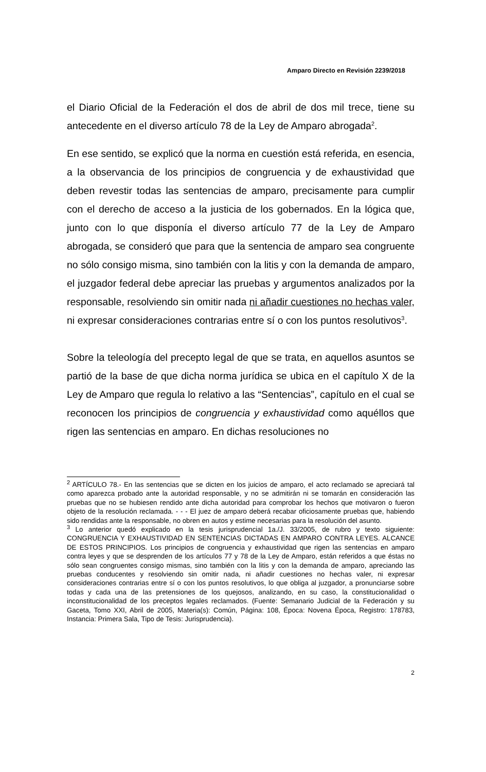Amparo Directo en Revisión 2239/2018
el Diario Oficial de la Federación el dos de abril de dos mil trece, tiene su antecedente en el diverso artículo 78 de la Ley de Amparo abrogada<sup>2</sup>.
En ese sentido, se explicó que la norma en cuestión está referida, en esencia, a la observancia de los principios de congruencia y de exhaustividad que deben revestir todas las sentencias de amparo, precisamente para cumplir con el derecho de acceso a la justicia de los gobernados. En la lógica que, junto con lo que disponía el diverso artículo 77 de la Ley de Amparo abrogada, se consideró que para que la sentencia de amparo sea congruente no sólo consigo misma, sino también con la litis y con la demanda de amparo, el juzgador federal debe apreciar las pruebas y argumentos analizados por la responsable, resolviendo sin omitir nada ni añadir cuestiones no hechas valer, ni expresar consideraciones contrarias entre sí o con los puntos resolutivos<sup>3</sup>.
Sobre la teleología del precepto legal de que se trata, en aquellos asuntos se partió de la base de que dicha norma jurídica se ubica en el capítulo X de la Ley de Amparo que regula lo relativo a las “Sentencias”, capítulo en el cual se reconocen los principios de congruencia y exhaustividad como aquéllos que rigen las sentencias en amparo. En dichas resoluciones no
<sup>2</sup> ARTÍCULO 78.- En las sentencias que se dicten en los juicios de amparo, el acto reclamado se apreciará tal como aparezca probado ante la autoridad responsable, y no se admitirán ni se tomarán en consideración las pruebas que no se hubiesen rendido ante dicha autoridad para comprobar los hechos que motivaron o fueron objeto de la resolución reclamada. - - - El juez de amparo deberá recabar oficiosamente pruebas que, habiendo sido rendidas ante la responsable, no obren en autos y estime necesarias para la resolución del asunto.
<sup>3</sup> Lo anterior quedó explicado en la tesis jurisprudencial 1a./J. 33/2005, de rubro y texto siguiente: CONGRUENCIA Y EXHAUSTIVIDAD EN SENTENCIAS DICTADAS EN AMPARO CONTRA LEYES. ALCANCE DE ESTOS PRINCIPIOS. Los principios de congruencia y exhaustividad que rigen las sentencias en amparo contra leyes y que se desprenden de los artículos 77 y 78 de la Ley de Amparo, están referidos a que éstas no sólo sean congruentes consigo mismas, sino también con la litis y con la demanda de amparo, apreciando las pruebas conducentes y resolviendo sin omitir nada, ni añadir cuestiones no hechas valer, ni expresar consideraciones contrarias entre sí o con los puntos resolutivos, lo que obliga al juzgador, a pronunciarse sobre todas y cada una de las pretensiones de los quejosos, analizando, en su caso, la constitucionalidad o inconstitucionalidad de los preceptos legales reclamados. (Fuente: Semanario Judicial de la Federación y su Gaceta, Tomo XXI, Abril de 2005, Materia(s): Común, Página: 108, Época: Novena Época, Registro: 178783, Instancia: Primera Sala, Tipo de Tesis: Jurisprudencia).
2